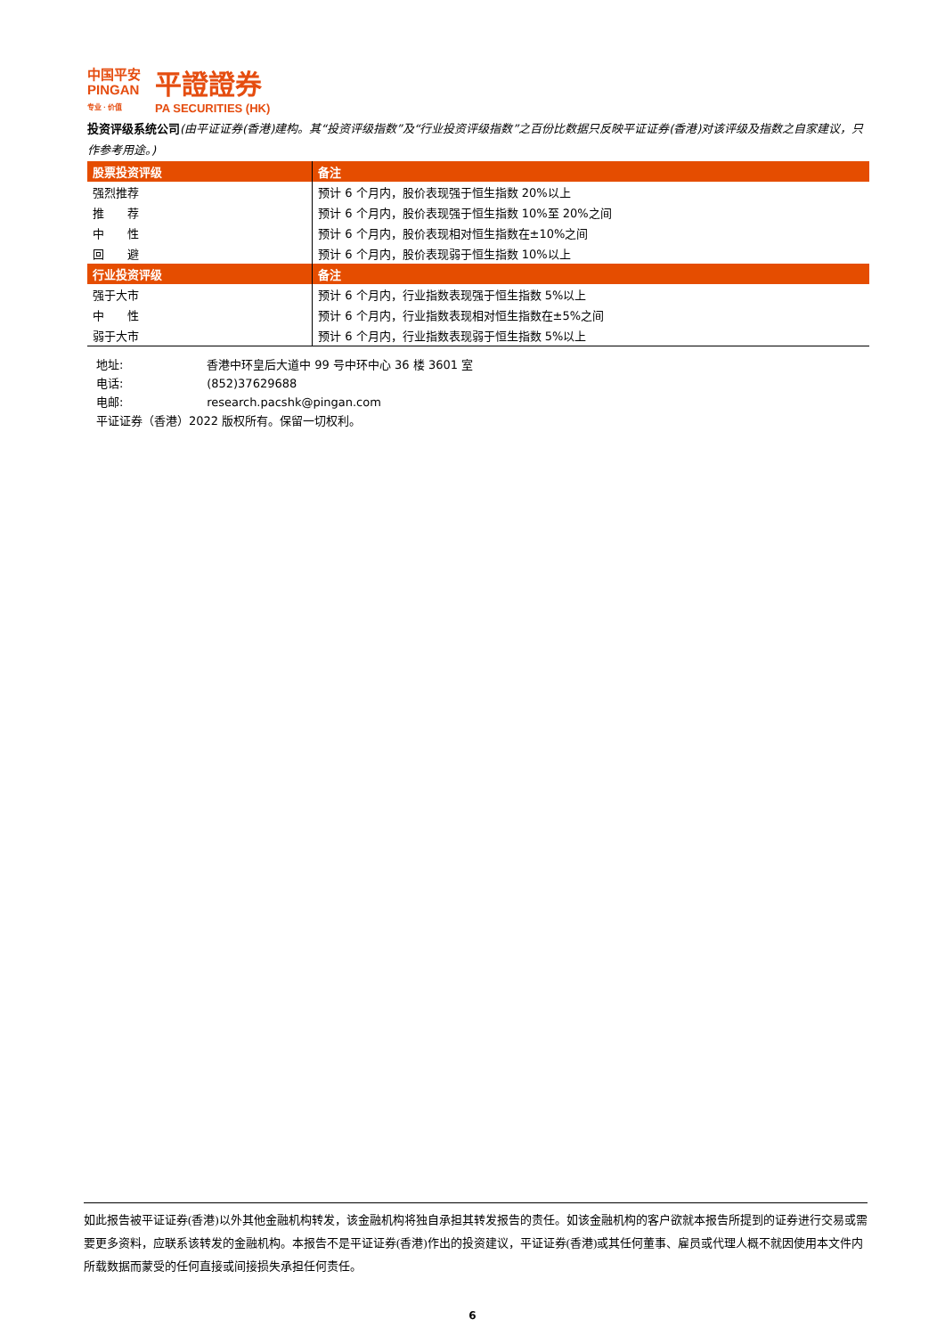中国平安
PINGAN
专业 · 价值
平證證券
PA SECURITIES (HK)
投资评级系统公司(由平证证券(香港)建构。其“投资评级指数”及“行业投资评级指数”之百份比数据只反映平证证券(香港)对该评级及指数之自家建议，只作参考用途。)
| 股票投资评级 | 备注 |
| --- | --- |
| 强烈推荐 | 预计 6 个月内，股价表现强于恒生指数 20%以上 |
| 推 荐 | 预计 6 个月内，股价表现强于恒生指数 10%至 20%之间 |
| 中 性 | 预计 6 个月内，股价表现相对恒生指数在±10%之间 |
| 回 避 | 预计 6 个月内，股价表现弱于恒生指数 10%以上 |
| 行业投资评级 | 备注 |
| 强于大市 | 预计 6 个月内，行业指数表现强于恒生指数 5%以上 |
| 中 性 | 预计 6 个月内，行业指数表现相对恒生指数在±5%之间 |
| 弱于大市 | 预计 6 个月内，行业指数表现弱于恒生指数 5%以上 |
地址: 香港中环皇后大道中 99 号中环中心 36 楼 3601 室
电话: (852)37629688
电邮: research.pacshk@pingan.com
平证证券（香港）2022 版权所有。保留一切权利。
如此报告被平证证券(香港)以外其他金融机构转发，该金融机构将独自承担其转发报告的责任。如该金融机构的客户欲就本报告所提到的证券进行交易或需要更多资料，应联系该转发的金融机构。本报告不是平证证券(香港)作出的投资建议，平证证券(香港)或其任何董事、雇员或代理人概不就因使用本文件内所载数据而蒙受的任何直接或间接损失承担任何责任。
6